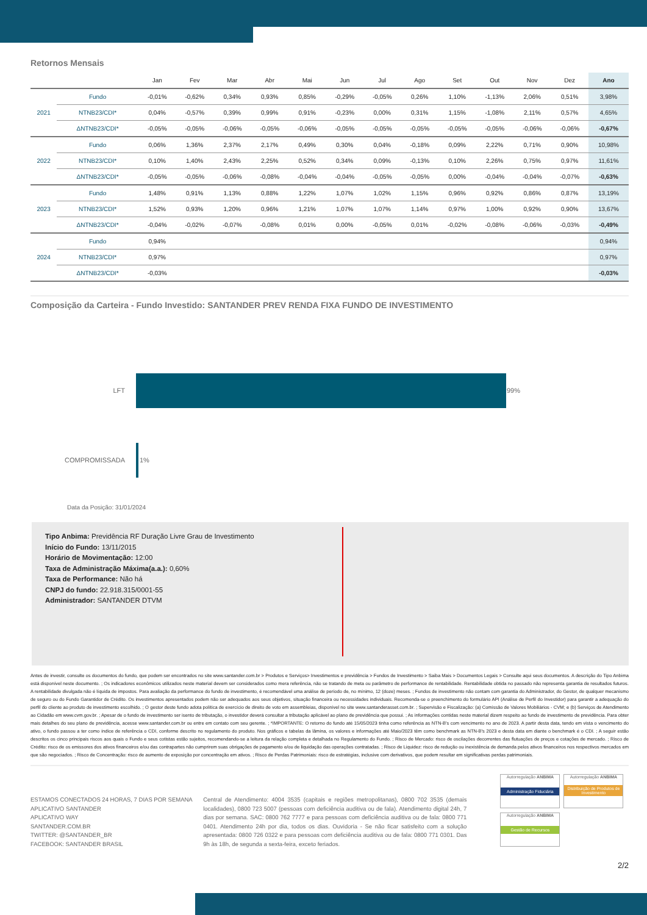Retornos Mensais
| | | Jan | Fev | Mar | Abr | Mai | Jun | Jul | Ago | Set | Out | Nov | Dez | Ano |
| --- | --- | --- | --- | --- | --- | --- | --- | --- | --- | --- | --- | --- | --- | --- |
| 2021 | Fundo | -0,01% | -0,62% | 0,34% | 0,93% | 0,85% | -0,29% | -0,05% | 0,26% | 1,10% | -1,13% | 2,06% | 0,51% | 3,98% |
| | NTNB23/CDI* | 0,04% | -0,57% | 0,39% | 0,99% | 0,91% | -0,23% | 0,00% | 0,31% | 1,15% | -1,08% | 2,11% | 0,57% | 4,65% |
| | ΔNTNB23/CDI* | -0,05% | -0,05% | -0,06% | -0,05% | -0,06% | -0,05% | -0,05% | -0,05% | -0,05% | -0,05% | -0,06% | -0,06% | -0,67% |
| 2022 | Fundo | 0,06% | 1,36% | 2,37% | 2,17% | 0,49% | 0,30% | 0,04% | -0,18% | 0,09% | 2,22% | 0,71% | 0,90% | 10,98% |
| | NTNB23/CDI* | 0,10% | 1,40% | 2,43% | 2,25% | 0,52% | 0,34% | 0,09% | -0,13% | 0,10% | 2,26% | 0,75% | 0,97% | 11,61% |
| | ΔNTNB23/CDI* | -0,05% | -0,05% | -0,06% | -0,08% | -0,04% | -0,04% | -0,05% | -0,05% | 0,00% | -0,04% | -0,04% | -0,07% | -0,63% |
| 2023 | Fundo | 1,48% | 0,91% | 1,13% | 0,88% | 1,22% | 1,07% | 1,02% | 1,15% | 0,96% | 0,92% | 0,86% | 0,87% | 13,19% |
| | NTNB23/CDI* | 1,52% | 0,93% | 1,20% | 0,96% | 1,21% | 1,07% | 1,07% | 1,14% | 0,97% | 1,00% | 0,92% | 0,90% | 13,67% |
| | ΔNTNB23/CDI* | -0,04% | -0,02% | -0,07% | -0,08% | 0,01% | 0,00% | -0,05% | 0,01% | -0,02% | -0,08% | -0,06% | -0,03% | -0,49% |
| 2024 | Fundo | 0,94% | | | | | | | | | | | | 0,94% |
| | NTNB23/CDI* | 0,97% | | | | | | | | | | | | 0,97% |
| | ΔNTNB23/CDI* | -0,03% | | | | | | | | | | | | -0,03% |
Composição da Carteira - Fundo Investido: SANTANDER PREV RENDA FIXA FUNDO DE INVESTIMENTO
LFT 99%
COMPROMISSADA 1%
Data da Posição: 31/01/2024
Tipo Anbima: Previdência RF Duração Livre Grau de Investimento
Início do Fundo: 13/11/2015
Horário de Movimentação: 12:00
Taxa de Administração Máxima(a.a.): 0,60%
Taxa de Performance: Não há
CNPJ do fundo: 22.918.315/0001-55
Administrador: SANTANDER DTVM
Antes de investir, consulte os documentos do fundo, que podem ser encontrados no site www.santander.com.br > Produtos e Serviços> Investimentos e previdência > Fundos de Investimento > Saiba Mais > Documentos Legais > Consulte aqui seus documentos. A descrição do Tipo Anbima está disponível neste documento. ; Os indicadores econômicos utilizados neste material devem ser considerados como mera referência, não se tratando de meta ou parâmetro de performance de rentabilidade. Rentabilidade obtida no passado não representa garantia de resultados futuros. A rentabilidade divulgada não é líquida de impostos. Para avaliação da performance do fundo de investimento, é recomendável uma análise de período de, no mínimo, 12 (doze) meses. ; Fundos de investimento não contam com garantia do Administrador, do Gestor, de qualquer mecanismo de seguro ou do Fundo Garantidor de Crédito. Os investimentos apresentados podem não ser adequados aos seus objetivos, situação financeira ou necessidades individuais. Recomenda-se o preenchimento do formulário API (Análise de Perfil do Investidor) para garantir a adequação do perfil do cliente ao produto de investimento escolhido. ; O gestor deste fundo adota política de exercício de direito de voto em assembleias, disponível no site www.santanderasset.com.br. ; Supervisão e Fiscalização: (a) Comissão de Valores Mobiliários - CVM; e (b) Serviços de Atendimento ao Cidadão em www.cvm.gov.br. ; Apesar de o fundo de investimento ser isento de tributação, o investidor deverá consultar a tributação aplicável ao plano de previdência que possui. ; As informações contidas neste material dizem respeito ao fundo de investimento de previdência. Para obter mais detalhes do seu plano de previdência, acesse www.santander.com.br ou entre em contato com seu gerente. ; *IMPORTANTE: O retorno do fundo até 15/05/2023 tinha como referência as NTN-B's com vencimento no ano de 2023. A partir desta data, tendo em vista o vencimento do ativo, o fundo passou a ter como índice de referência o CDI, conforme descrito no regulamento do produto. Nos gráficos e tabelas da lâmina, os valores e informações até Maio/2023 têm como benchmark as NTN-B's 2023 e desta data em diante o benchmark é o CDI. ; A seguir estão descritos os cinco principais riscos aos quais o Fundo e seus cotistas estão sujeitos, recomendando-se a leitura da relação completa e detalhada no Regulamento do Fundo. ; Risco de Mercado: risco de oscilações decorrentes das flutuações de preços e cotações de mercado. ; Risco de Crédito: risco de os emissores dos ativos financeiros e/ou das contrapartes não cumprirem suas obrigações de pagamento e/ou de liquidação das operações contratadas. ; Risco de Liquidez: risco de redução ou inexistência de demanda pelos ativos financeiros nos respectivos mercados em que são negociados. ; Risco de Concentração: risco de aumento de exposição por concentração em ativos. ; Risco de Perdas Patrimoniais: risco de estratégias, inclusive com derivativos, que podem resultar em significativas perdas patrimoniais.
ESTAMOS CONECTADOS 24 HORAS, 7 DIAS POR SEMANA
APLICATIVO SANTANDER
APLICATIVO WAY
SANTANDER.COM.BR
TWITTER: @SANTANDER_BR
FACEBOOK: SANTANDER BRASIL
Central de Atendimento: 4004 3535 (capitais e regiões metropolitanas), 0800 702 3535 (demais localidades), 0800 723 5007 (pessoas com deficiência auditiva ou de fala). Atendimento digital 24h, 7 dias por semana. SAC: 0800 762 7777 e para pessoas com deficiência auditiva ou de fala: 0800 771 0401. Atendimento 24h por dia, todos os dias. Ouvidoria - Se não ficar satisfeito com a solução apresentada: 0800 726 0322 e para pessoas com deficiência auditiva ou de fala: 0800 771 0301. Das 9h às 18h, de segunda a sexta-feira, exceto feriados.
Autorregulação ANBIMA
Administração Fiduciária
Autorregulação ANBIMA
Distribuição de Produtos de Investimento
Autorregulação ANBIMA
Gestão de Recursos
2/2